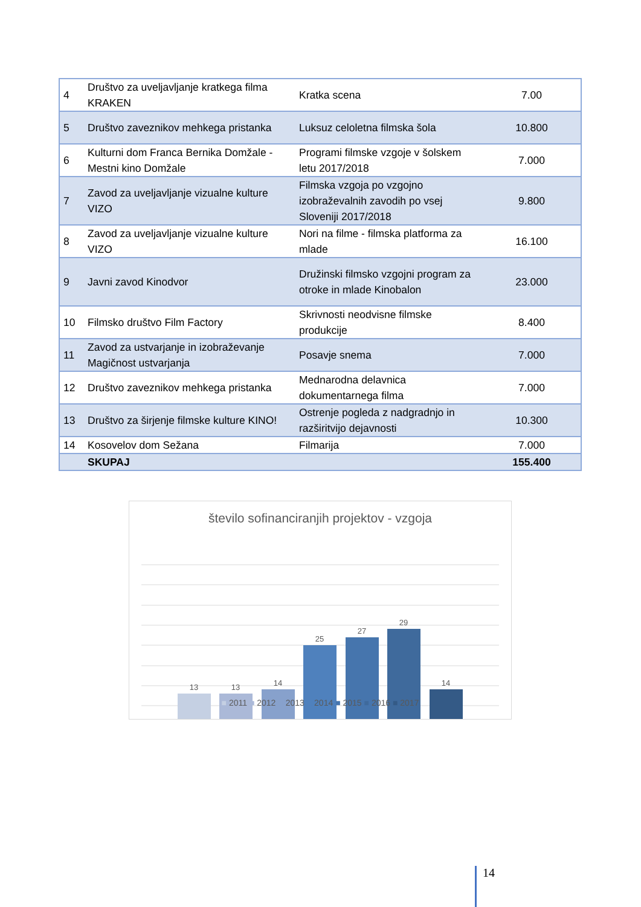| 4 | Društvo za uveljavljanje kratkega filma KRAKEN | Kratka scena | 7.00 |
| 5 | Društvo zaveznikov mehkega pristanka | Luksuz celoletna filmska šola | 10.800 |
| 6 | Kulturni dom Franca Bernika Domžale - Mestni kino Domžale | Programi filmske vzgoje v šolskem letu 2017/2018 | 7.000 |
| 7 | Zavod za uveljavljanje vizualne kulture VIZO | Filmska vzgoja po vzgojno izobraževalnih zavodih po vsej Sloveniji 2017/2018 | 9.800 |
| 8 | Zavod za uveljavljanje vizualne kulture VIZO | Nori na filme - filmska platforma za mlade | 16.100 |
| 9 | Javni zavod Kinodvor | Družinski filmsko vzgojni program za otroke in mlade Kinobalon | 23.000 |
| 10 | Filmsko društvo Film Factory | Skrivnosti neodvisne filmske produkcije | 8.400 |
| 11 | Zavod za ustvarjanje in izobraževanje Magičnost ustvarjanja | Posavje snema | 7.000 |
| 12 | Društvo zaveznikov mehkega pristanka | Mednarodna delavnica dokumentarnega filma | 7.000 |
| 13 | Društvo za širjenje filmske kulture KINO! | Ostrenje pogleda z nadgradnjo in razširitvijo dejavnosti | 10.300 |
| 14 | Kosovelov dom Sežana | Filmarija | 7.000 |
| | SKUPAJ | | 155.400 |
število sofinanciranjih projektov - vzgoja
13
13
14
25
27
29
14
■ 2011 ■ 2012 ■ 2013 ■ 2014 ■ 2015 ■ 2016 ■ 2017
14